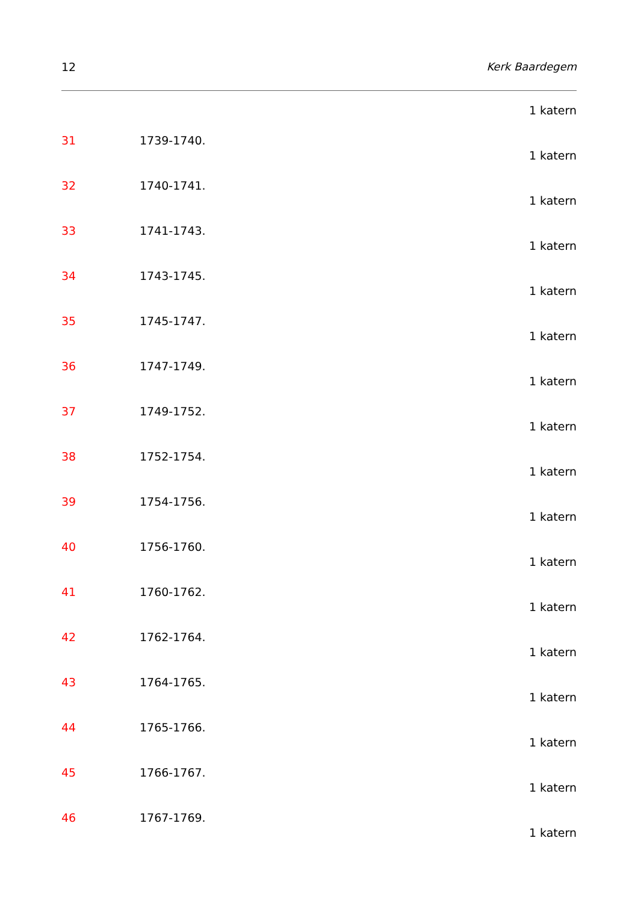12 Kerk Baardegem
1 katern
31 1739-1740.
1 katern
32 1740-1741.
1 katern
33 1741-1743.
1 katern
34 1743-1745.
1 katern
35 1745-1747.
1 katern
36 1747-1749.
1 katern
37 1749-1752.
1 katern
38 1752-1754.
1 katern
39 1754-1756.
1 katern
40 1756-1760.
1 katern
41 1760-1762.
1 katern
42 1762-1764.
1 katern
43 1764-1765.
1 katern
44 1765-1766.
1 katern
45 1766-1767.
1 katern
46 1767-1769.
1 katern